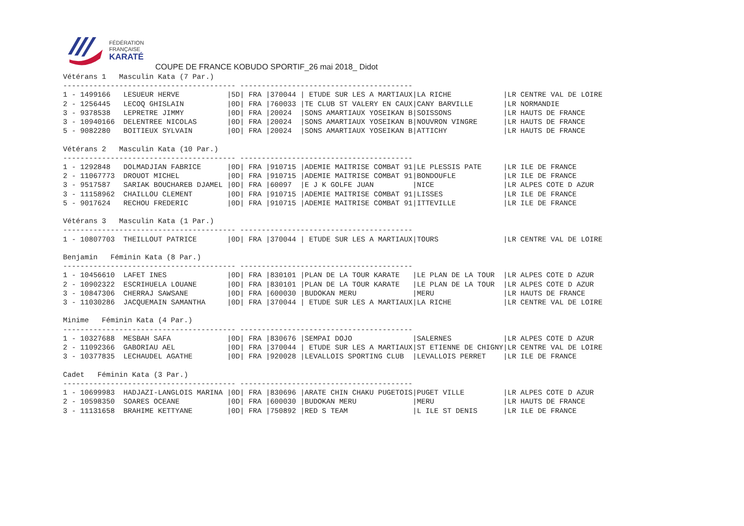FÉDÉRATION
FRANÇAISE
KARATÉ
COUPE DE FRANCE KOBUDO SPORTIF_26 mai 2018_ Didot
Vétérans 1   Masculin Kata (7 Par.)
---------------------------------------- ----------------------------------------
1 - 1499166   LESUEUR HERVE           |5D| FRA |370044 | ETUDE SUR LES A MARTIAUX|LA RICHE            |LR CENTRE VAL DE LOIRE
2 - 1256445   LECOQ GHISLAIN          |0D| FRA |760033 |TE CLUB ST VALERY EN CAUX|CANY BARVILLE       |LR NORMANDIE
3 - 9378538   LEPRETRE JIMMY          |0D| FRA |20024  |SONS AMARTIAUX YOSEIKAN B|SOISSONS            |LR HAUTS DE FRANCE
3 - 10940166  DELENTREE NICOLAS       |0D| FRA |20024  |SONS AMARTIAUX YOSEIKAN B|NOUVRON VINGRE      |LR HAUTS DE FRANCE
5 - 9082280   BOITIEUX SYLVAIN        |0D| FRA |20024  |SONS AMARTIAUX YOSEIKAN B|ATTICHY             |LR HAUTS DE FRANCE

Vétérans 2   Masculin Kata (10 Par.)
---------------------------------------- ----------------------------------------
1 - 1292848   DOLMADJIAN FABRICE      |0D| FRA |910715 |ADEMIE MAITRISE COMBAT 91|LE PLESSIS PATE     |LR ILE DE FRANCE
2 - 11067773  DROUOT MICHEL           |0D| FRA |910715 |ADEMIE MAITRISE COMBAT 91|BONDOUFLE           |LR ILE DE FRANCE
3 - 9517587   SARIAK BOUCHAREB DJAMEL |0D| FRA |60097  |E J K GOLFE JUAN         |NICE                |LR ALPES COTE D AZUR
3 - 11158962  CHAILLOU CLEMENT        |0D| FRA |910715 |ADEMIE MAITRISE COMBAT 91|LISSES              |LR ILE DE FRANCE
5 - 9017624   RECHOU FREDERIC         |0D| FRA |910715 |ADEMIE MAITRISE COMBAT 91|ITTEVILLE           |LR ILE DE FRANCE

Vétérans 3   Masculin Kata (1 Par.)
---------------------------------------- ----------------------------------------
1 - 10807703  THEILLOUT PATRICE       |0D| FRA |370044 | ETUDE SUR LES A MARTIAUX|TOURS               |LR CENTRE VAL DE LOIRE

Benjamin   Féminin Kata (8 Par.)
---------------------------------------- ----------------------------------------
1 - 10456610  LAFET INES              |0D| FRA |830101 |PLAN DE LA TOUR KARATE   |LE PLAN DE LA TOUR  |LR ALPES COTE D AZUR
2 - 10902322  ESCRIHUELA LOUANE       |0D| FRA |830101 |PLAN DE LA TOUR KARATE   |LE PLAN DE LA TOUR  |LR ALPES COTE D AZUR
3 - 10847306  CHERRAJ SAWSANE         |0D| FRA |600030 |BUDOKAN MERU             |MERU                |LR HAUTS DE FRANCE
3 - 11030286  JACQUEMAIN SAMANTHA     |0D| FRA |370044 | ETUDE SUR LES A MARTIAUX|LA RICHE            |LR CENTRE VAL DE LOIRE

Minime   Féminin Kata (4 Par.)
---------------------------------------- ----------------------------------------
1 - 10327688  MESBAH SAFA             |0D| FRA |830676 |SEMPAI DOJO              |SALERNES            |LR ALPES COTE D AZUR
2 - 11092366  GABORIAU AEL            |0D| FRA |370044 | ETUDE SUR LES A MARTIAUX|ST ETIENNE DE CHIGNY|LR CENTRE VAL DE LOIRE
3 - 10377835  LECHAUDEL AGATHE        |0D| FRA |920028 |LEVALLOIS SPORTING CLUB  |LEVALLOIS PERRET    |LR ILE DE FRANCE

Cadet   Féminin Kata (3 Par.)
---------------------------------------- ----------------------------------------
1 - 10699983  HADJAZI-LANGLOIS MARINA |0D| FRA |830696 |ARATE CHIN CHAKU PUGETOIS|PUGET VILLE         |LR ALPES COTE D AZUR
2 - 10598350  SOARES OCEANE           |0D| FRA |600030 |BUDOKAN MERU             |MERU                |LR HAUTS DE FRANCE
3 - 11131658  BRAHIME KETTYANE        |0D| FRA |750892 |RED S TEAM               |L ILE ST DENIS      |LR ILE DE FRANCE